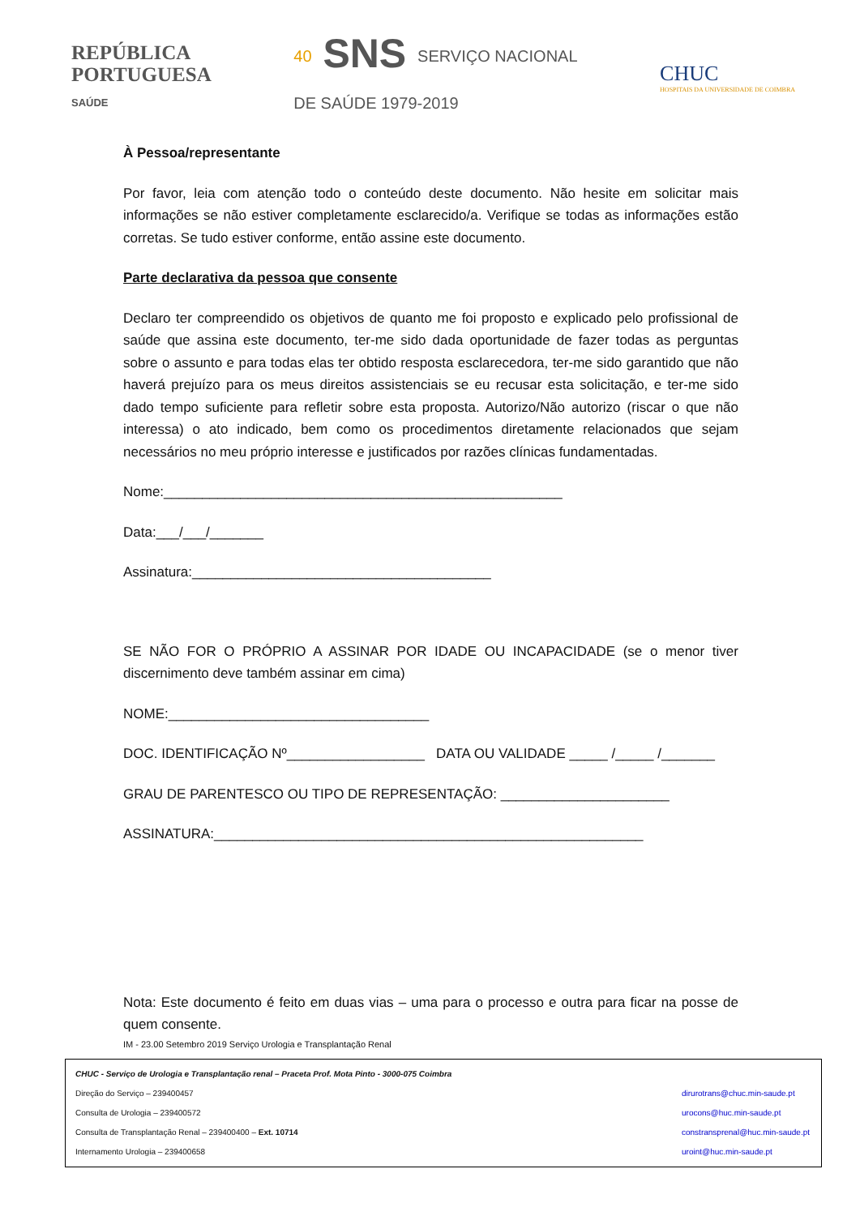REPÚBLICA
PORTUGUESA
SAÚDE
40 SNS SERVIÇO NACIONAL
DE SAÚDE 1979-2019
CHUC
HOSPITAIS DA UNIVERSIDADE DE COIMBRA
À Pessoa/representante
Por favor, leia com atenção todo o conteúdo deste documento. Não hesite em solicitar mais informações se não estiver completamente esclarecido/a. Verifique se todas as informações estão corretas. Se tudo estiver conforme, então assine este documento.
Parte declarativa da pessoa que consente
Declaro ter compreendido os objetivos de quanto me foi proposto e explicado pelo profissional de saúde que assina este documento, ter-me sido dada oportunidade de fazer todas as perguntas sobre o assunto e para todas elas ter obtido resposta esclarecedora, ter-me sido garantido que não haverá prejuízo para os meus direitos assistenciais se eu recusar esta solicitação, e ter-me sido dado tempo suficiente para refletir sobre esta proposta. Autorizo/Não autorizo (riscar o que não interessa) o ato indicado, bem como os procedimentos diretamente relacionados que sejam necessários no meu próprio interesse e justificados por razões clínicas fundamentadas.
Nome:____________________________________________________
Data:___/___/_______
Assinatura:_______________________________________
SE NÃO FOR O PRÓPRIO A ASSINAR POR IDADE OU INCAPACIDADE (se o menor tiver discernimento deve também assinar em cima)
NOME:__________________________________
DOC. IDENTIFICAÇÃO Nº__________________ DATA OU VALIDADE _____ /_____ /_______
GRAU DE PARENTESCO OU TIPO DE REPRESENTAÇÃO: ______________________
ASSINATURA:________________________________________________________
Nota: Este documento é feito em duas vias – uma para o processo e outra para ficar na posse de quem consente.
IM - 23.00 Setembro 2019 Serviço Urologia e Transplantação Renal
CHUC - Serviço de Urologia e Transplantação renal – Praceta Prof. Mota Pinto - 3000-075 Coimbra
Direção do Serviço – 239400457 dirurotrans@chuc.min-saude.pt
Consulta de Urologia – 239400572 urocons@huc.min-saude.pt
Consulta de Transplantação Renal – 239400400 – Ext. 10714 constransprenal@huc.min-saude.pt
Internamento Urologia – 239400658 uroint@huc.min-saude.pt